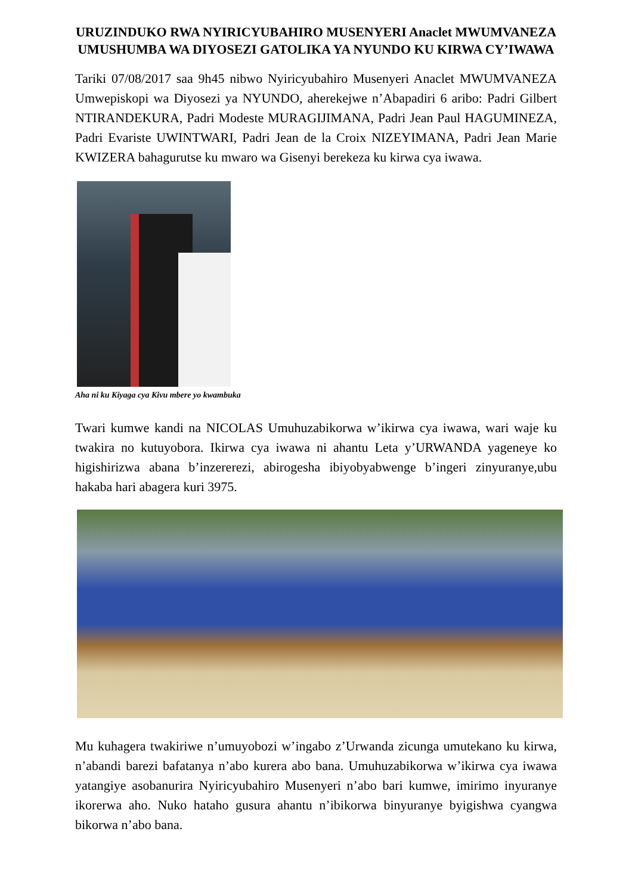URUZINDUKO RWA NYIRICYUBAHIRO MUSENYERI Anaclet MWUMVANEZA UMUSHUMBA WA DIYOSEZI GATOLIKA YA NYUNDO KU KIRWA CY’IWAWA
Tariki 07/08/2017 saa 9h45 nibwo Nyiricyubahiro Musenyeri Anaclet MWUMVANEZA Umwepiskopi wa Diyosezi ya NYUNDO, aherekejwe n’Abapadiri 6 aribo: Padri Gilbert NTIRANDEKURA, Padri Modeste MURAGIJIMANA, Padri Jean Paul HAGUMINEZA, Padri Evariste UWINTWARI, Padri Jean de la Croix NIZEYIMANA, Padri Jean Marie KWIZERA bahagurutse ku mwaro wa Gisenyi berekeza ku kirwa cya iwawa.
Aha ni ku Kiyaga cya Kivu mbere yo kwambuka
Twari kumwe kandi na NICOLAS Umuhuzabikorwa w’ikirwa cya iwawa, wari waje ku twakira no kutuyobora. Ikirwa cya iwawa ni ahantu Leta y’URWANDA yageneye ko higishirizwa abana b’inzererezi, abirogesha ibiyobyabwenge b’ingeri zinyuranye,ubu hakaba hari abagera kuri 3975.
Mu kuhagera twakiriwe n’umuyobozi w’ingabo z’Urwanda zicunga umutekano ku kirwa, n’abandi barezi bafatanya n’abo kurera abo bana. Umuhuzabikorwa w’ikirwa cya iwawa yatangiye asobanurira Nyiricyubahiro Musenyeri n’abo bari kumwe, imirimo inyuranye ikorerwa aho. Nuko hataho gusura ahantu n’ibikorwa binyuranye byigishwa cyangwa bikorwa n’abo bana.